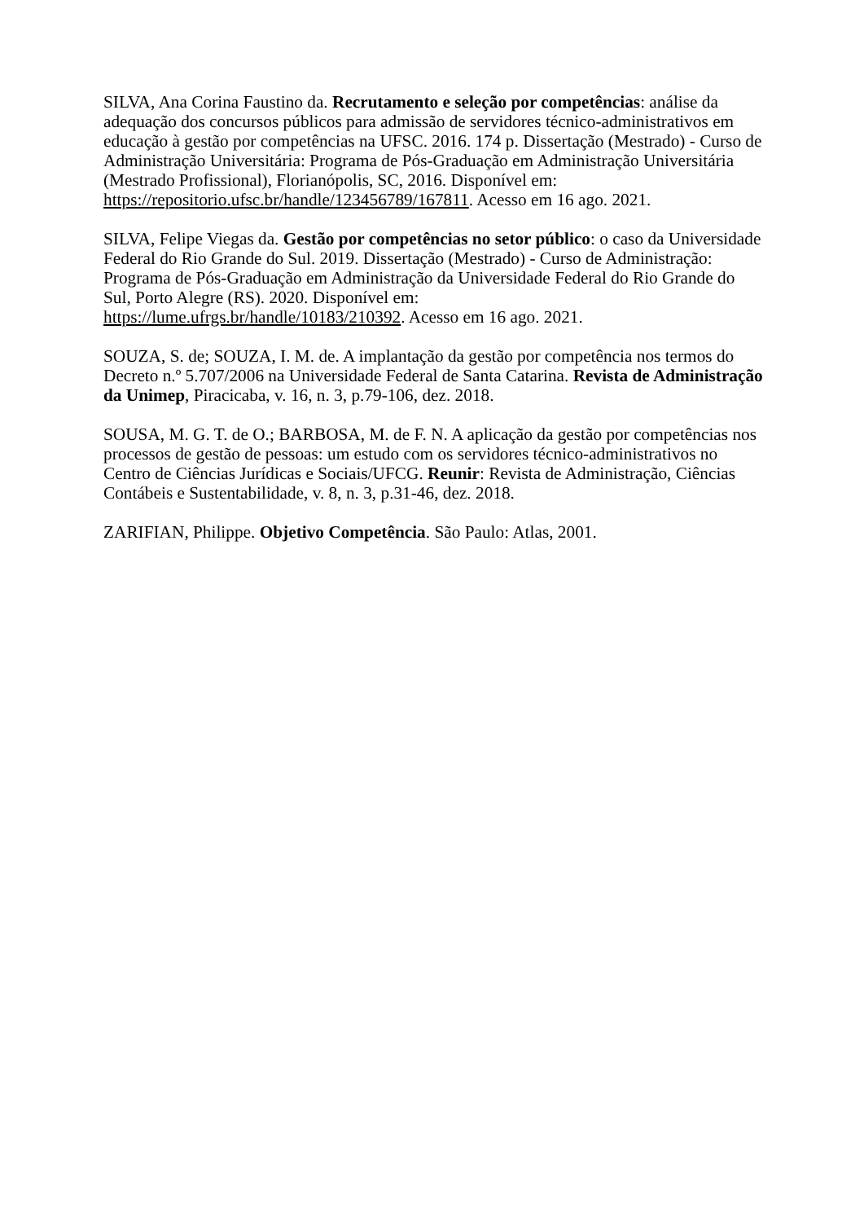SILVA, Ana Corina Faustino da. Recrutamento e seleção por competências: análise da adequação dos concursos públicos para admissão de servidores técnico-administrativos em educação à gestão por competências na UFSC. 2016. 174 p. Dissertação (Mestrado) - Curso de Administração Universitária: Programa de Pós-Graduação em Administração Universitária (Mestrado Profissional), Florianópolis, SC, 2016. Disponível em:
https://repositorio.ufsc.br/handle/123456789/167811. Acesso em 16 ago. 2021.
SILVA, Felipe Viegas da. Gestão por competências no setor público: o caso da Universidade Federal do Rio Grande do Sul. 2019. Dissertação (Mestrado) - Curso de Administração: Programa de Pós-Graduação em Administração da Universidade Federal do Rio Grande do Sul, Porto Alegre (RS). 2020. Disponível em:
https://lume.ufrgs.br/handle/10183/210392. Acesso em 16 ago. 2021.
SOUZA, S. de; SOUZA, I. M. de. A implantação da gestão por competência nos termos do Decreto n.º 5.707/2006 na Universidade Federal de Santa Catarina. Revista de Administração da Unimep, Piracicaba, v. 16, n. 3, p.79-106, dez. 2018.
SOUSA, M. G. T. de O.; BARBOSA, M. de F. N. A aplicação da gestão por competências nos processos de gestão de pessoas: um estudo com os servidores técnico-administrativos no Centro de Ciências Jurídicas e Sociais/UFCG. Reunir: Revista de Administração, Ciências Contábeis e Sustentabilidade, v. 8, n. 3, p.31-46, dez. 2018.
ZARIFIAN, Philippe. Objetivo Competência. São Paulo: Atlas, 2001.